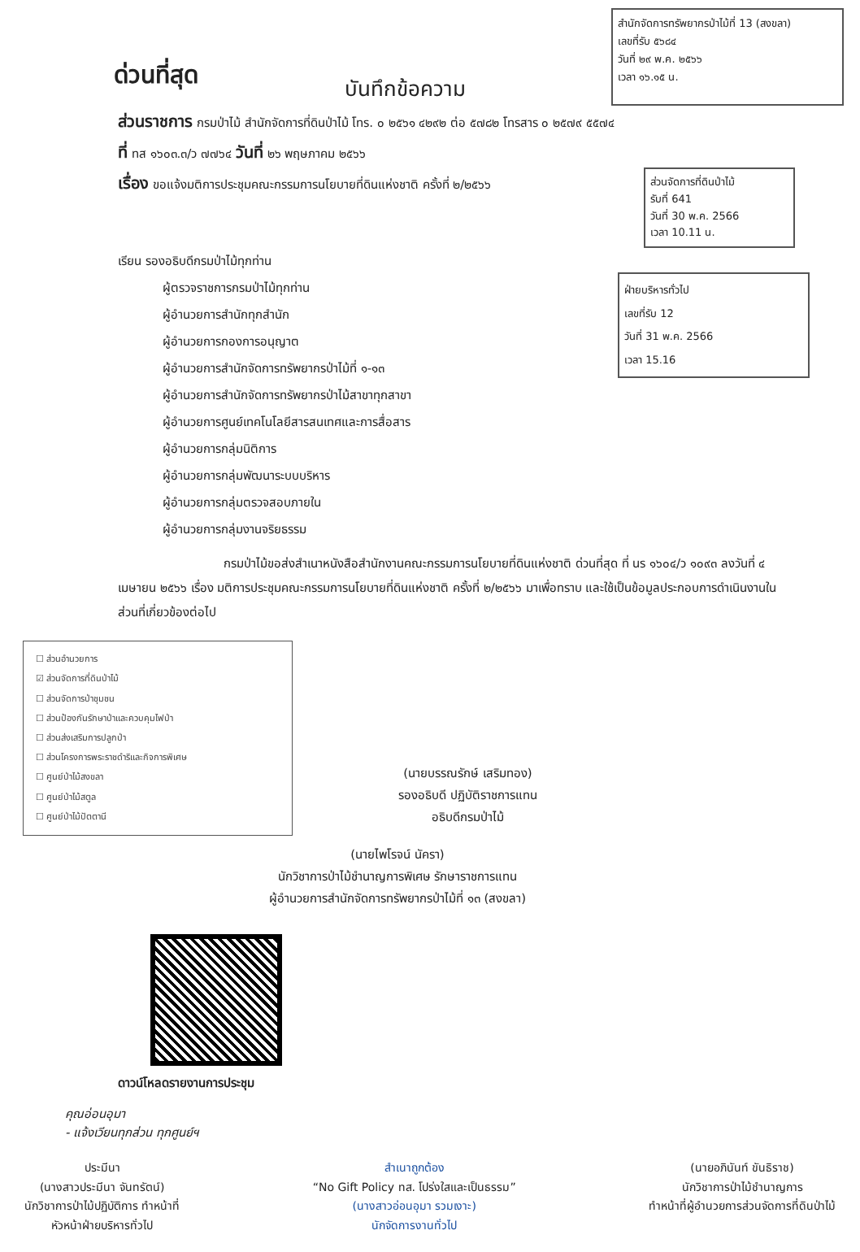ด่วนที่สุด
บันทึกข้อความ
สำนักจัดการทรัพยากรป่าไม้ที่ 13 (สงขลา)
เลขที่รับ ๕๖๘๔
วันที่ ๒๙ พ.ค. ๒๕๖๖
เวลา ๑๖.๑๕ น.
ส่วนราชการ กรมป่าไม้ สำนักจัดการที่ดินป่าไม้ โทร. ๐ ๒๕๖๑ ๔๒๙๒ ต่อ ๕๗๘๒ โทรสาร ๐ ๒๕๗๙ ๕๕๗๔
ที่ ทส ๑๖๐๓.๓/ว ๗๗๖๔ วันที่ ๒๖ พฤษภาคม ๒๕๖๖
เรื่อง ขอแจ้งมติการประชุมคณะกรรมการนโยบายที่ดินแห่งชาติ ครั้งที่ ๒/๒๕๖๖
ส่วนจัดการที่ดินป่าไม้
รับที่ 641
วันที่ 30 พ.ค. 2566
เวลา 10.11 น.
เรียน รองอธิบดีกรมป่าไม้ทุกท่าน
ผู้ตรวจราชการกรมป่าไม้ทุกท่าน
ผู้อำนวยการสำนักทุกสำนัก
ผู้อำนวยการกองการอนุญาต
ผู้อำนวยการสำนักจัดการทรัพยากรป่าไม้ที่ ๑-๑๓
ผู้อำนวยการสำนักจัดการทรัพยากรป่าไม้สาขาทุกสาขา
ผู้อำนวยการศูนย์เทคโนโลยีสารสนเทศและการสื่อสาร
ผู้อำนวยการกลุ่มนิติการ
ผู้อำนวยการกลุ่มพัฒนาระบบบริหาร
ผู้อำนวยการกลุ่มตรวจสอบภายใน
ผู้อำนวยการกลุ่มงานจริยธรรม
ฝ่ายบริหารทั่วไป
เลขที่รับ 12
วันที่ 31 พ.ค. 2566
เวลา 15.16
กรมป่าไม้ขอส่งสำเนาหนังสือสำนักงานคณะกรรมการนโยบายที่ดินแห่งชาติ ด่วนที่สุด ที่ นร ๑๖๐๔/ว ๑๐๙๓ ลงวันที่ ๔ เมษายน ๒๕๖๖ เรื่อง มติการประชุมคณะกรรมการนโยบายที่ดินแห่งชาติ ครั้งที่ ๒/๒๕๖๖ มาเพื่อทราบ และใช้เป็นข้อมูลประกอบการดำเนินงานในส่วนที่เกี่ยวข้องต่อไป
☐ ส่วนอำนวยการ
☑ ส่วนจัดการที่ดินป่าไม้
☐ ส่วนจัดการป่าชุมชน
☐ ส่วนป้องกันรักษาป่าและควบคุมไฟป่า
☐ ส่วนส่งเสริมการปลูกป่า
☐ ส่วนโครงการพระราชดำริและกิจการพิเศษ
☐ ศูนย์ป่าไม้สงขลา
☐ ศูนย์ป่าไม้สตูล
☐ ศูนย์ป่าไม้ปัตตานี
(นายบรรณรักษ์ เสริมทอง)
รองอธิบดี ปฏิบัติราชการแทน
อธิบดีกรมป่าไม้
(นายไพโรจน์ นัครา)
นักวิชาการป่าไม้ชำนาญการพิเศษ รักษาราชการแทน
ผู้อำนวยการสำนักจัดการทรัพยากรป่าไม้ที่ ๑๓ (สงขลา)
ดาวน์โหลดรายงานการประชุม
คุณอ่อนอุมา
- แจ้งเวียนทุกส่วน ทุกศูนย์ฯ
ประมีนา
(นางสาวประมีนา จันทรัตน์)
นักวิชาการป่าไม้ปฏิบัติการ ทำหน้าที่
หัวหน้าฝ่ายบริหารทั่วไป
สำเนาถูกต้อง
“No Gift Policy ทส. โปร่งใสและเป็นธรรม”
(นางสาวอ่อนอุมา รวมเงาะ)
นักจัดการงานทั่วไป
(นายอภินันท์ ขันธิราช)
นักวิชาการป่าไม้ชำนาญการ
ทำหน้าที่ผู้อำนวยการส่วนจัดการที่ดินป่าไม้